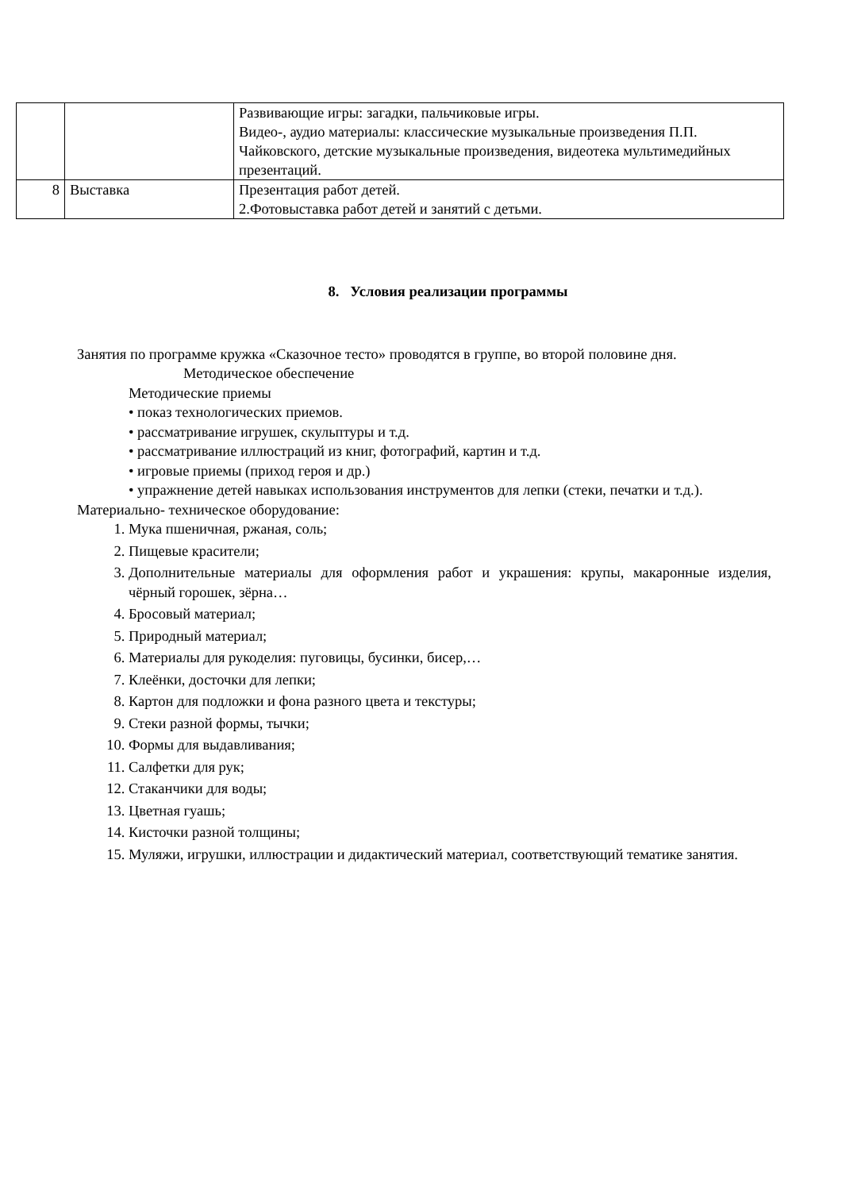| | | Развивающие игры: загадки, пальчиковые игры. Видео-, аудио материалы: классические музыкальные произведения П.П. Чайковского, детские музыкальные произведения, видеотека мультимедийных презентаций. |
| 8 | Выставка | Презентация работ детей. 2.Фотовыставка работ детей и занятий с детьми. |
8. Условия реализации программы
Занятия по программе кружка «Сказочное тесто» проводятся в группе, во второй половине дня.
Методическое обеспечение
Методические приемы
• показ технологических приемов.
• рассматривание игрушек, скульптуры и т.д.
• рассматривание иллюстраций из книг, фотографий, картин и т.д.
• игровые приемы (приход героя и др.)
• упражнение детей навыках использования инструментов для лепки (стеки, печатки и т.д.).
Материально- техническое оборудование:
1. Мука пшеничная, ржаная, соль;
2. Пищевые красители;
3. Дополнительные материалы для оформления работ и украшения: крупы, макаронные изделия, чёрный горошек, зёрна…
4. Бросовый материал;
5. Природный материал;
6. Материалы для рукоделия: пуговицы, бусинки, бисер,…
7. Клеёнки, досточки для лепки;
8. Картон для подложки и фона разного цвета и текстуры;
9. Стеки разной формы, тычки;
10. Формы для выдавливания;
11. Салфетки для рук;
12. Стаканчики для воды;
13. Цветная гуашь;
14. Кисточки разной толщины;
15. Муляжи, игрушки, иллюстрации и дидактический материал, соответствующий тематике занятия.